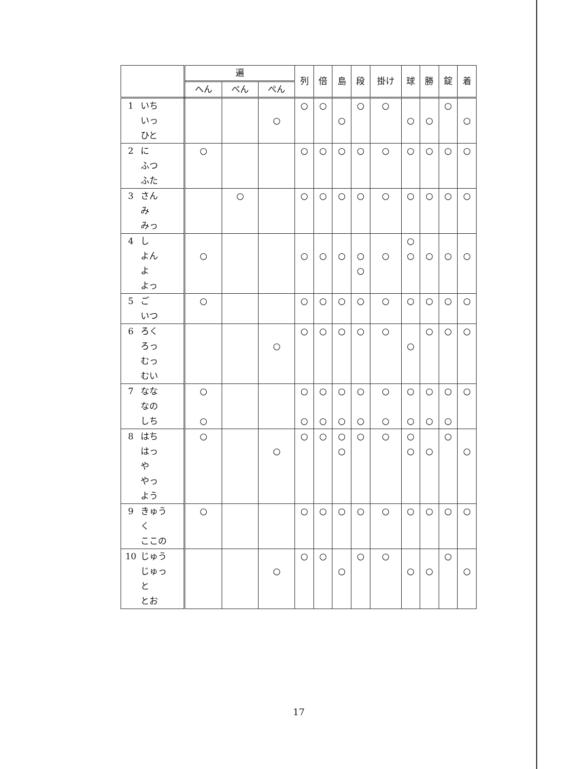| | 遍 | | | 列 | 倍 | 島 | 段 | 掛け | 球 | 勝 | 錠 | 着 |
| --- | --- | --- | --- | --- | --- | --- | --- | --- | --- | --- | --- | --- |
| | へん | べん | ぺん | | | | | | | | | |
| 1 いち いっ ひと | | | ○ | ○ | ○ | ○ | ○ | ○ | ○ | ○ | ○ | ○ |
| 2 に ふつ ふた | ○ | | | ○ | ○ | ○ | ○ | ○ | ○ | ○ | ○ | ○ |
| 3 さん み みっ | | ○ | | ○ | ○ | ○ | ○ | ○ | ○ | ○ | ○ | ○ |
| 4 し よん よ よっ | ○ | | | ○ | ○ | ○ | ○ ○ | ○ | ○ ○ | ○ | ○ | ○ |
| 5 ご いつ | ○ | | | ○ | ○ | ○ | ○ | ○ | ○ | ○ | ○ | ○ |
| 6 ろく ろっ むっ むい | | | ○ | ○ | ○ | ○ | ○ | ○ | ○ | ○ | ○ | ○ |
| 7 なな なの しち | ○ ○ | | | ○ ○ | ○ ○ | ○ ○ | ○ ○ | ○ ○ | ○ ○ | ○ ○ | ○ ○ | ○ |
| 8 はち はっ や やっ よう | ○ | | ○ | ○ | ○ | ○ ○ | ○ | ○ | ○ ○ | ○ | ○ | ○ |
| 9 きゅう く ここの | ○ | | | ○ | ○ | ○ | ○ | ○ | ○ | ○ | ○ | ○ |
| 10 じゅう じゅっ と とお | | | ○ | ○ | ○ | ○ | ○ | ○ | ○ | ○ | ○ | ○ |
17